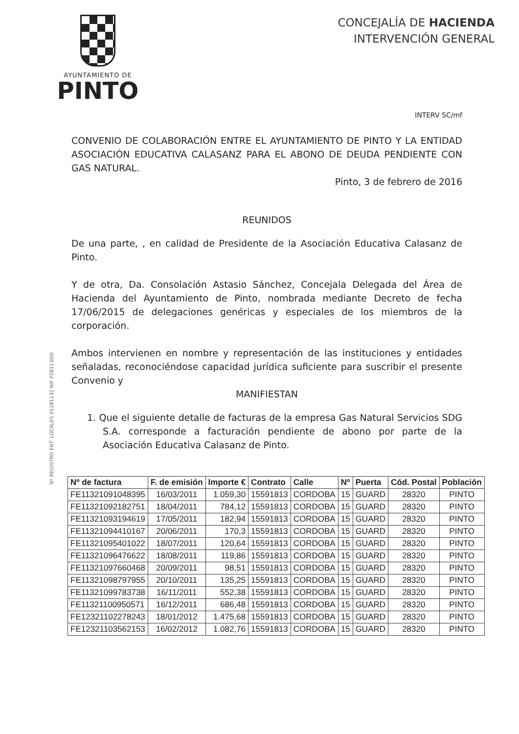AYUNTAMIENTO DE
PINTO
CONCEJALÍA DE HACIENDA
INTERVENCIÓN GENERAL
INTERV SC/mf
CONVENIO DE COLABORACIÓN ENTRE EL AYUNTAMIENTO DE PINTO Y LA ENTIDAD ASOCIACIÓN EDUCATIVA CALASANZ PARA EL ABONO DE DEUDA PENDIENTE CON GAS NATURAL.
Pinto, 3 de febrero de 2016
REUNIDOS
De una parte, , en calidad de Presidente de la Asociación Educativa Calasanz de Pinto.
Y de otra, Da. Consolación Astasio Sánchez, Concejala Delegada del Área de Hacienda del Ayuntamiento de Pinto, nombrada mediante Decreto de fecha 17/06/2015 de delegaciones genéricas y especiales de los miembros de la corporación.
Ambos intervienen en nombre y representación de las instituciones y entidades señaladas, reconociéndose capacidad jurídica suficiente para suscribir el presente Convenio y
MANIFIESTAN
1. Que el siguiente detalle de facturas de la empresa Gas Natural Servicios SDG S.A. corresponde a facturación pendiente de abono por parte de la Asociación Educativa Calasanz de Pinto.
Nº REGISTRO ENT. LOCALES 01281132 NIF P2811300I
| Nº de factura | F. de emisión | Importe € | Contrato | Calle | Nº | Puerta | Cód. Postal | Población |
| --- | --- | --- | --- | --- | --- | --- | --- | --- |
| FE11321091048395 | 16/03/2011 | 1.059,30 | 15591813 | CORDOBA | 15 | GUARD | 28320 | PINTO |
| FE11321092182751 | 18/04/2011 | 784,12 | 15591813 | CORDOBA | 15 | GUARD | 28320 | PINTO |
| FE11321093194619 | 17/05/2011 | 182,94 | 15591813 | CORDOBA | 15 | GUARD | 28320 | PINTO |
| FE11321094410167 | 20/06/2011 | 170,3 | 15591813 | CORDOBA | 15 | GUARD | 28320 | PINTO |
| FE11321095401022 | 18/07/2011 | 120,64 | 15591813 | CORDOBA | 15 | GUARD | 28320 | PINTO |
| FE11321096476622 | 18/08/2011 | 119,86 | 15591813 | CORDOBA | 15 | GUARD | 28320 | PINTO |
| FE11321097660468 | 20/09/2011 | 98,51 | 15591813 | CORDOBA | 15 | GUARD | 28320 | PINTO |
| FE11321098797955 | 20/10/2011 | 135,25 | 15591813 | CORDOBA | 15 | GUARD | 28320 | PINTO |
| FE11321099783738 | 16/11/2011 | 552,38 | 15591813 | CORDOBA | 15 | GUARD | 28320 | PINTO |
| FE11321100950571 | 16/12/2011 | 686,48 | 15591813 | CORDOBA | 15 | GUARD | 28320 | PINTO |
| FE12321102278243 | 18/01/2012 | 1.475,68 | 15591813 | CORDOBA | 15 | GUARD | 28320 | PINTO |
| FE12321103562153 | 16/02/2012 | 1.082,76 | 15591813 | CORDOBA | 15 | GUARD | 28320 | PINTO |